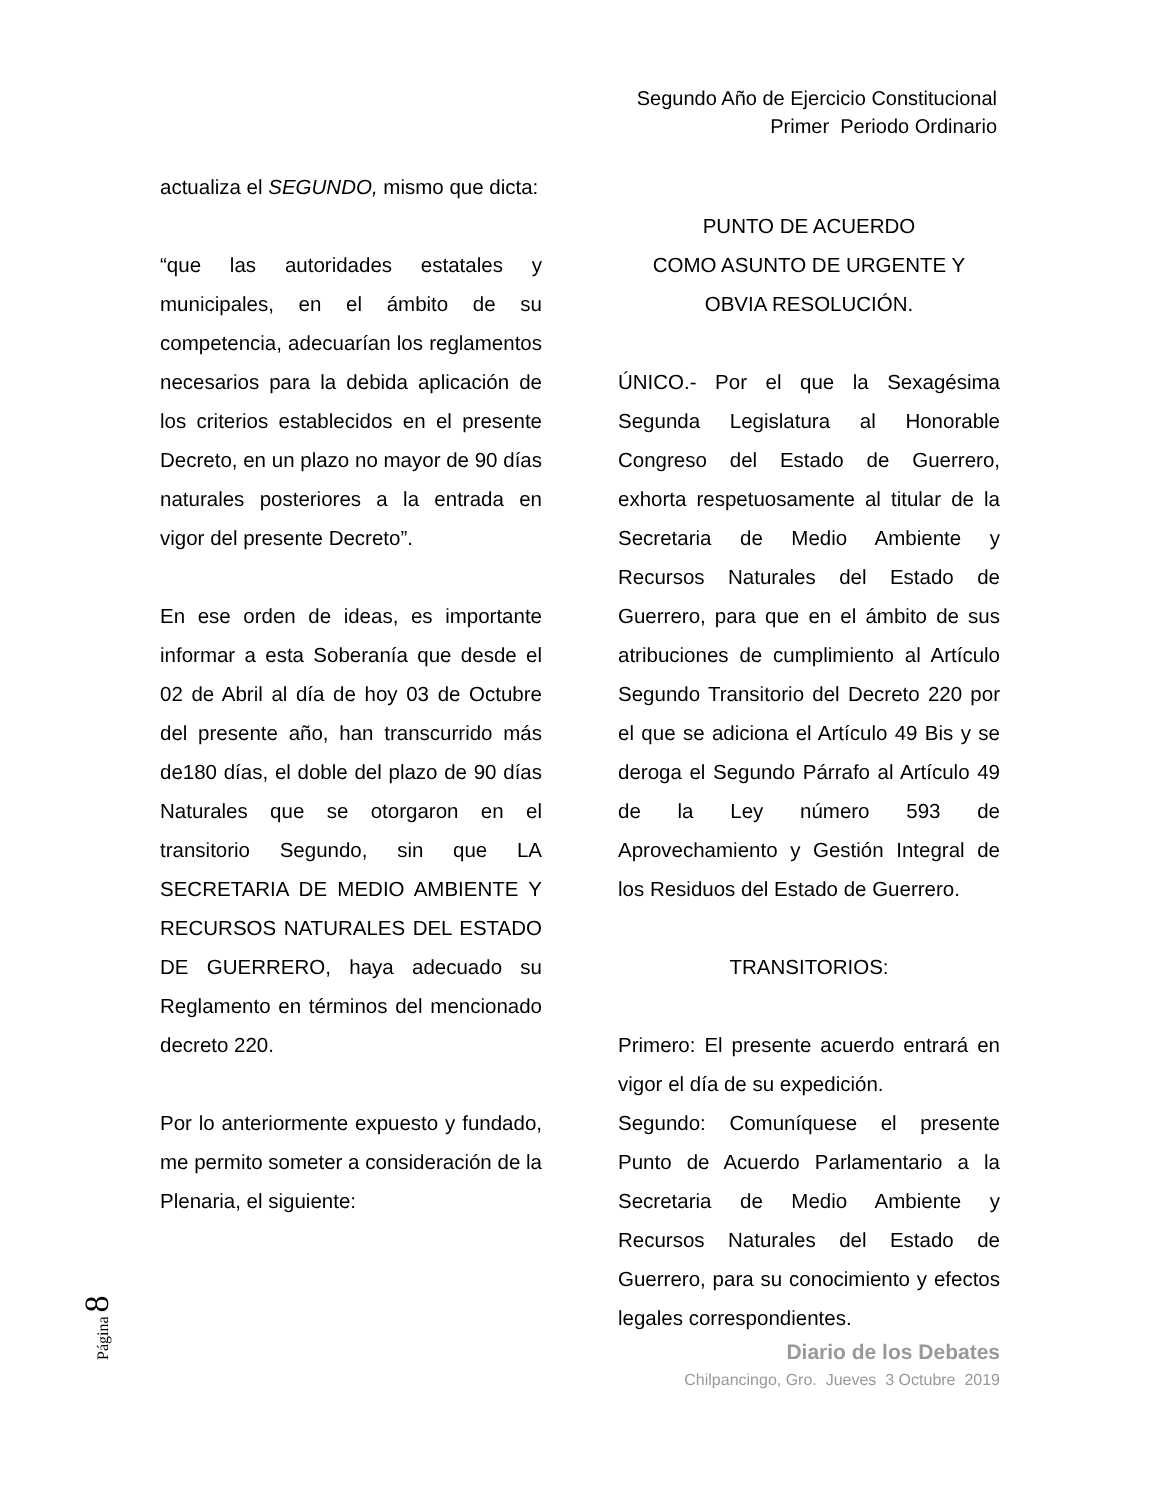Segundo Año de Ejercicio Constitucional
Primer Periodo Ordinario
actualiza el SEGUNDO, mismo que dicta:
“que las autoridades estatales y municipales, en el ámbito de su competencia, adecuarían los reglamentos necesarios para la debida aplicación de los criterios establecidos en el presente Decreto, en un plazo no mayor de 90 días naturales posteriores a la entrada en vigor del presente Decreto”.
En ese orden de ideas, es importante informar a esta Soberanía que desde el 02 de Abril al día de hoy 03 de Octubre del presente año, han transcurrido más de180 días, el doble del plazo de 90 días Naturales que se otorgaron en el transitorio Segundo, sin que LA SECRETARIA DE MEDIO AMBIENTE Y RECURSOS NATURALES DEL ESTADO DE GUERRERO, haya adecuado su Reglamento en términos del mencionado decreto 220.
Por lo anteriormente expuesto y fundado, me permito someter a consideración de la Plenaria, el siguiente:
PUNTO DE ACUERDO
COMO ASUNTO DE URGENTE Y
OBVIA RESOLUCIÓN.
ÚNICO.- Por el que la Sexagésima Segunda Legislatura al Honorable Congreso del Estado de Guerrero, exhorta respetuosamente al titular de la Secretaria de Medio Ambiente y Recursos Naturales del Estado de Guerrero, para que en el ámbito de sus atribuciones de cumplimiento al Artículo Segundo Transitorio del Decreto 220 por el que se adiciona el Artículo 49 Bis y se deroga el Segundo Párrafo al Artículo 49 de la Ley número 593 de Aprovechamiento y Gestión Integral de los Residuos del Estado de Guerrero.
TRANSITORIOS:
Primero: El presente acuerdo entrará en vigor el día de su expedición.
Segundo: Comuníquese el presente Punto de Acuerdo Parlamentario a la Secretaria de Medio Ambiente y Recursos Naturales del Estado de Guerrero, para su conocimiento y efectos legales correspondientes.
Diario de los Debates
Chilpancingo, Gro. Jueves 3 Octubre 2019
Página 8